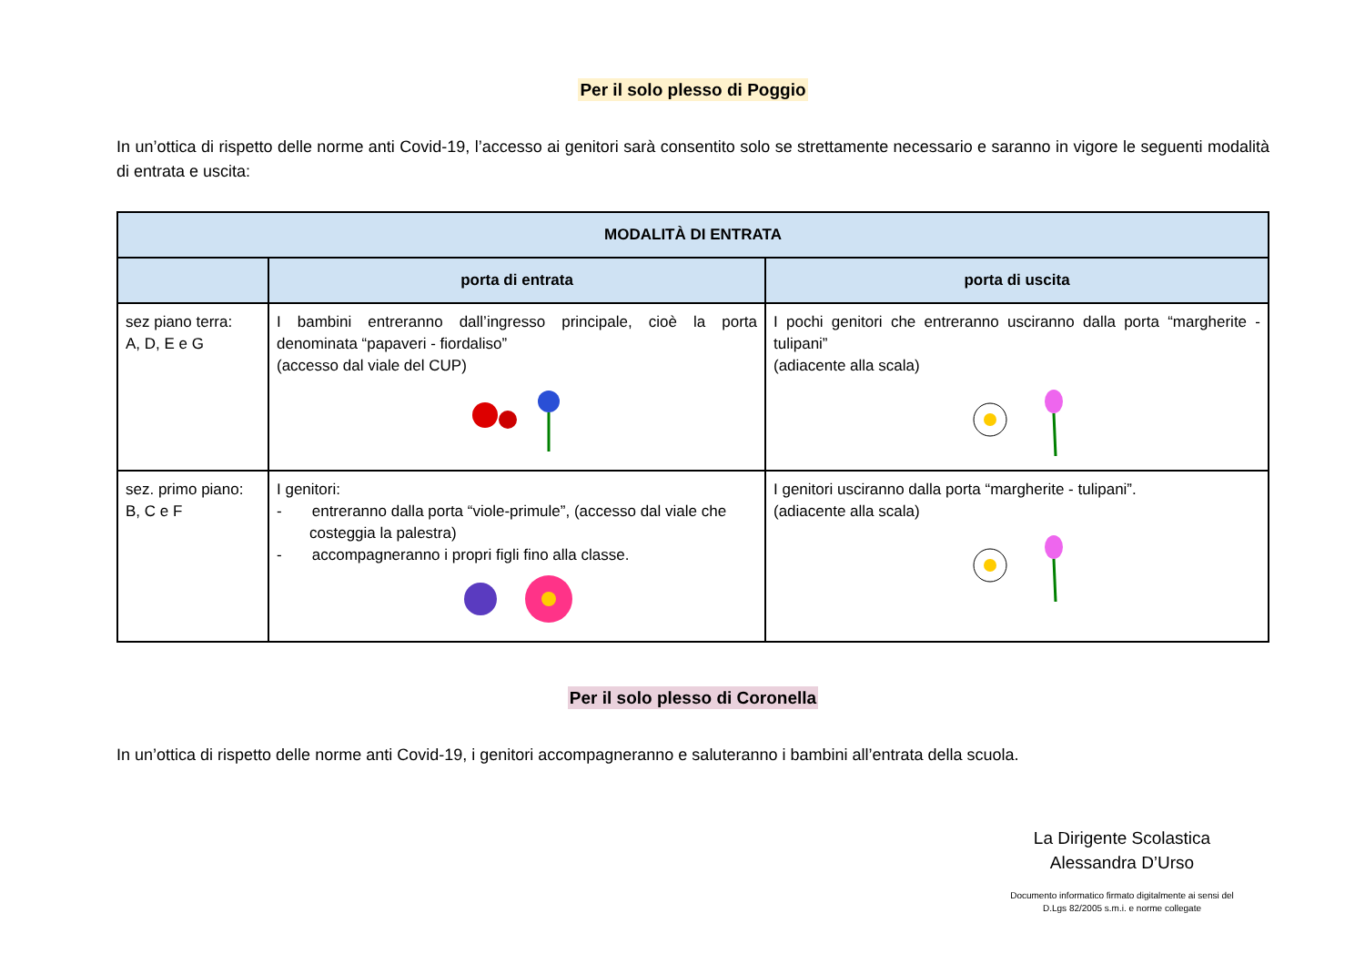Per il solo plesso di Poggio
In un’ottica di rispetto delle norme anti Covid-19, l’accesso ai genitori sarà consentito solo se strettamente necessario e saranno in vigore le seguenti modalità di entrata e uscita:
| MODALITÀ DI ENTRATA | | |
| --- | --- | --- |
| | porta di entrata | porta di uscita |
| sez piano terra: A, D, E e G | I bambini entreranno dall’ingresso principale, cioè la porta denominata “papaveri - fiordaliso” (accesso dal viale del CUP) | I pochi genitori che entreranno usciranno dalla porta “margherite - tulipani” (adiacente alla scala) |
| sez. primo piano: B, C e F | I genitori: - entreranno dalla porta “viole-primule”, (accesso dal viale che costeggia la palestra) - accompagneranno i propri figli fino alla classe. | I genitori usciranno dalla porta “margherite - tulipani”. (adiacente alla scala) |
Per il solo plesso di Coronella
In un’ottica di rispetto delle norme anti Covid-19, i genitori accompagneranno e saluteranno i bambini all’entrata della scuola.
La Dirigente Scolastica
Alessandra D’Urso
Documento informatico firmato digitalmente ai sensi del
D.Lgs 82/2005 s.m.i. e norme collegate